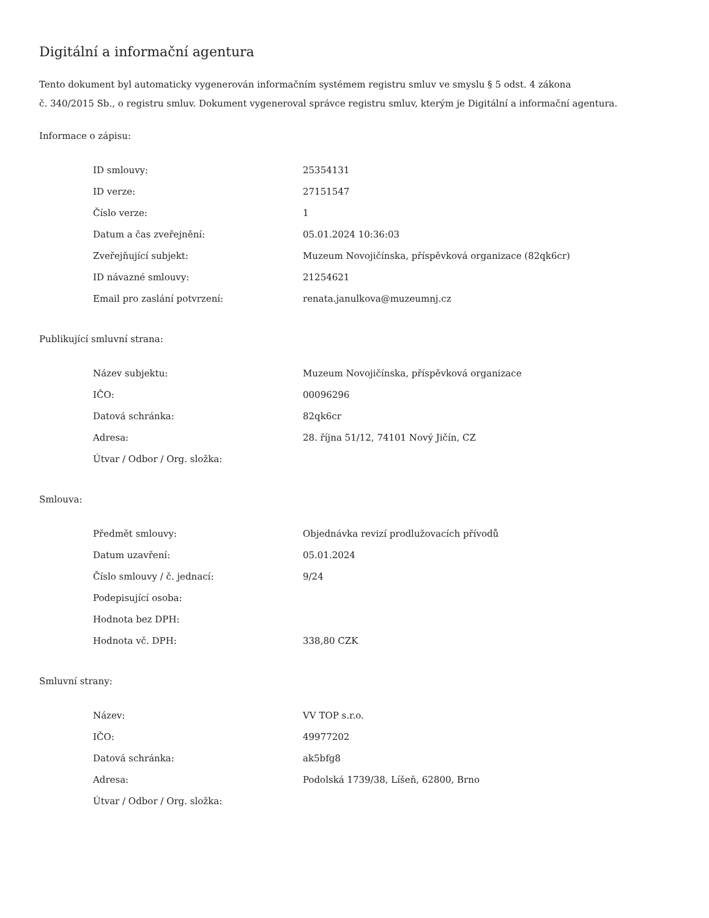Digitální a informační agentura
Tento dokument byl automaticky vygenerován informačním systémem registru smluv ve smyslu § 5 odst. 4 zákona
č. 340/2015 Sb., o registru smluv. Dokument vygeneroval správce registru smluv, kterým je Digitální a informační agentura.
Informace o zápisu:
| ID smlouvy: | 25354131 |
| ID verze: | 27151547 |
| Číslo verze: | 1 |
| Datum a čas zveřejnění: | 05.01.2024 10:36:03 |
| Zveřejňující subjekt: | Muzeum Novojičínska, příspěvková organizace (82qk6cr) |
| ID návazné smlouvy: | 21254621 |
| Email pro zaslání potvrzení: | renata.janulkova@muzeumnj.cz |
Publikující smluvní strana:
| Název subjektu: | Muzeum Novojičínska, příspěvková organizace |
| IČO: | 00096296 |
| Datová schránka: | 82qk6cr |
| Adresa: | 28. října 51/12, 74101 Nový Jičín, CZ |
| Útvar / Odbor / Org. složka: | |
Smlouva:
| Předmět smlouvy: | Objednávka revizí prodlužovacích přívodů |
| Datum uzavření: | 05.01.2024 |
| Číslo smlouvy / č. jednací: | 9/24 |
| Podepisující osoba: | |
| Hodnota bez DPH: | |
| Hodnota vč. DPH: | 338,80 CZK |
Smluvní strany:
| Název: | VV TOP s.r.o. |
| IČO: | 49977202 |
| Datová schránka: | ak5bfg8 |
| Adresa: | Podolská 1739/38, Líšeň, 62800, Brno |
| Útvar / Odbor / Org. složka: | |